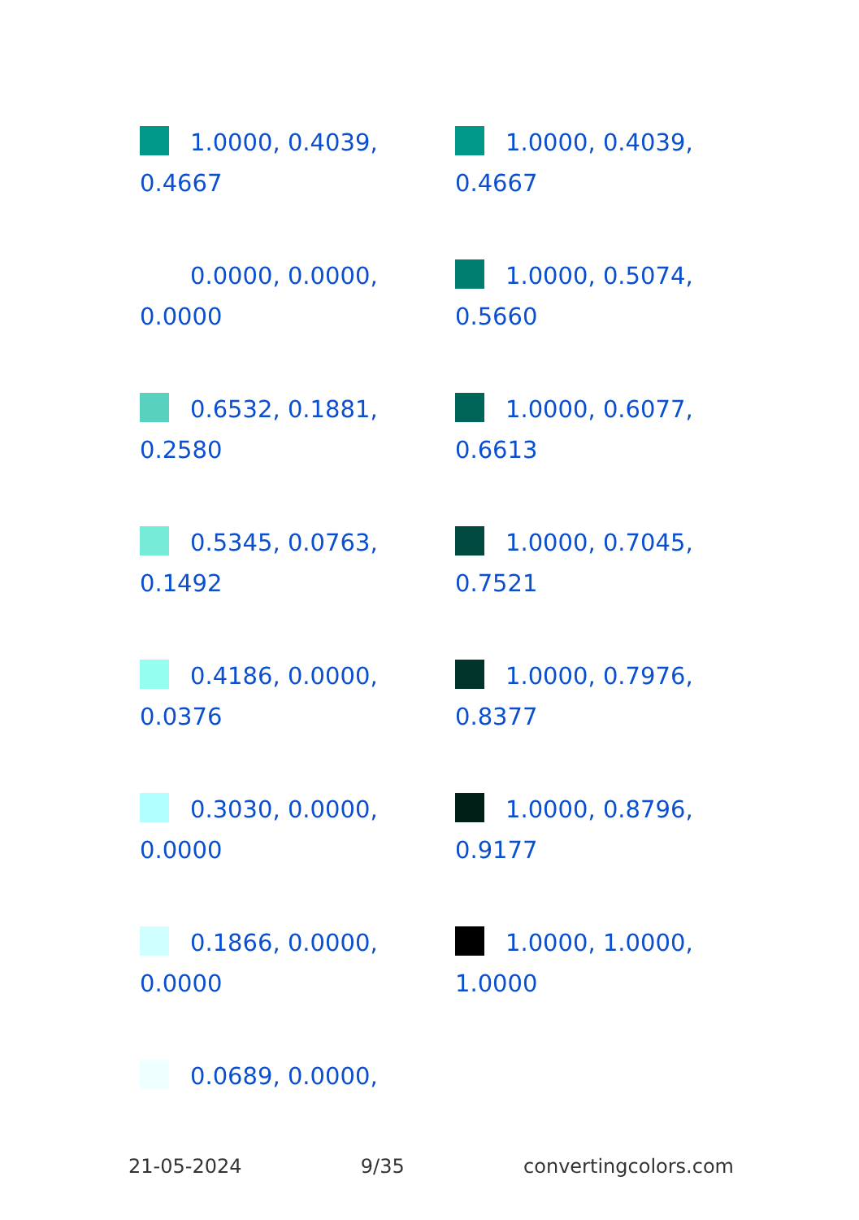1.0000, 0.4039, 0.4667
1.0000, 0.4039, 0.4667
0.0000, 0.0000, 0.0000
1.0000, 0.5074, 0.5660
0.6532, 0.1881, 0.2580
1.0000, 0.6077, 0.6613
0.5345, 0.0763, 0.1492
1.0000, 0.7045, 0.7521
0.4186, 0.0000, 0.0376
1.0000, 0.7976, 0.8377
0.3030, 0.0000, 0.0000
1.0000, 0.8796, 0.9177
0.1866, 0.0000, 0.0000
1.0000, 1.0000, 1.0000
0.0689, 0.0000,
21-05-2024 9/35 convertingcolors.com